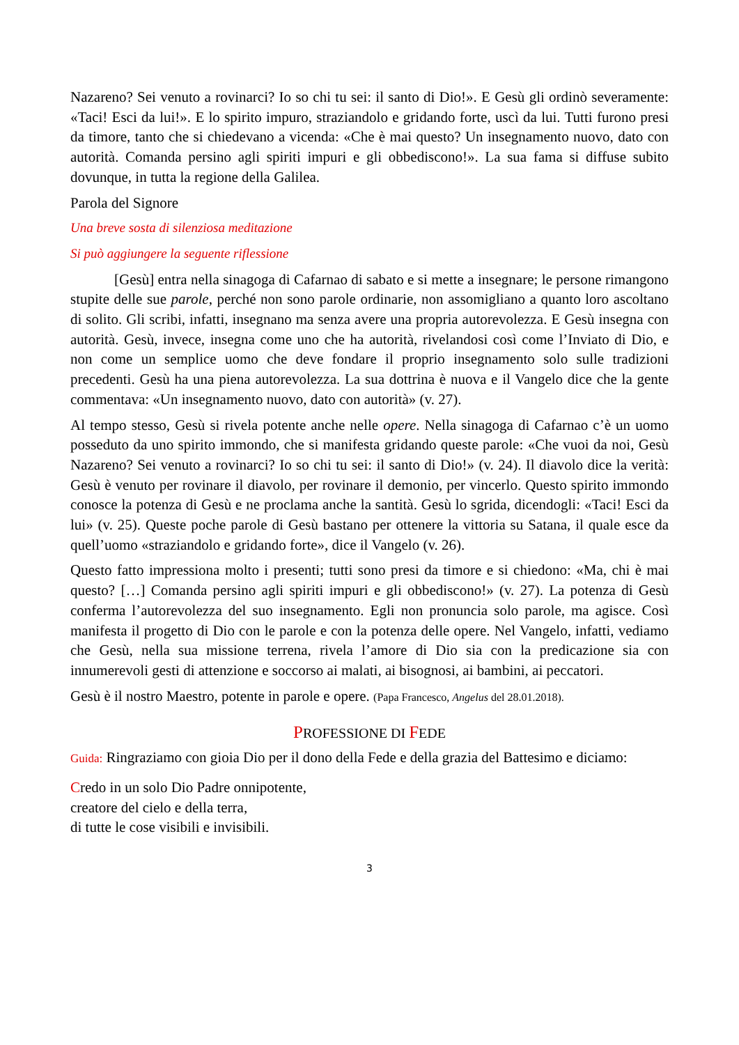Nazareno? Sei venuto a rovinarci? Io so chi tu sei: il santo di Dio!». E Gesù gli ordinò severamente: «Taci! Esci da lui!». E lo spirito impuro, straziandolo e gridando forte, uscì da lui. Tutti furono presi da timore, tanto che si chiedevano a vicenda: «Che è mai questo? Un insegnamento nuovo, dato con autorità. Comanda persino agli spiriti impuri e gli obbediscono!». La sua fama si diffuse subito dovunque, in tutta la regione della Galilea.
Parola del Signore
Una breve sosta di silenziosa meditazione
Si può aggiungere la seguente riflessione
[Gesù] entra nella sinagoga di Cafarnao di sabato e si mette a insegnare; le persone rimangono stupite delle sue parole, perché non sono parole ordinarie, non assomigliano a quanto loro ascoltano di solito. Gli scribi, infatti, insegnano ma senza avere una propria autorevolezza. E Gesù insegna con autorità. Gesù, invece, insegna come uno che ha autorità, rivelandosi così come l’Inviato di Dio, e non come un semplice uomo che deve fondare il proprio insegnamento solo sulle tradizioni precedenti. Gesù ha una piena autorevolezza. La sua dottrina è nuova e il Vangelo dice che la gente commentava: «Un insegnamento nuovo, dato con autorità» (v. 27).
Al tempo stesso, Gesù si rivela potente anche nelle opere. Nella sinagoga di Cafarnao c’è un uomo posseduto da uno spirito immondo, che si manifesta gridando queste parole: «Che vuoi da noi, Gesù Nazareno? Sei venuto a rovinarci? Io so chi tu sei: il santo di Dio!» (v. 24). Il diavolo dice la verità: Gesù è venuto per rovinare il diavolo, per rovinare il demonio, per vincerlo. Questo spirito immondo conosce la potenza di Gesù e ne proclama anche la santità. Gesù lo sgrida, dicendogli: «Taci! Esci da lui» (v. 25). Queste poche parole di Gesù bastano per ottenere la vittoria su Satana, il quale esce da quell’uomo «straziandolo e gridando forte», dice il Vangelo (v. 26).
Questo fatto impressiona molto i presenti; tutti sono presi da timore e si chiedono: «Ma, chi è mai questo? […] Comanda persino agli spiriti impuri e gli obbediscono!» (v. 27). La potenza di Gesù conferma l’autorevolezza del suo insegnamento. Egli non pronuncia solo parole, ma agisce. Così manifesta il progetto di Dio con le parole e con la potenza delle opere. Nel Vangelo, infatti, vediamo che Gesù, nella sua missione terrena, rivela l’amore di Dio sia con la predicazione sia con innumerevoli gesti di attenzione e soccorso ai malati, ai bisognosi, ai bambini, ai peccatori.
Gesù è il nostro Maestro, potente in parole e opere. (Papa Francesco, Angelus del 28.01.2018).
PROFESSIONE DI FEDE
Guida: Ringraziamo con gioia Dio per il dono della Fede e della grazia del Battesimo e diciamo:
Credo in un solo Dio Padre onnipotente,
creatore del cielo e della terra,
di tutte le cose visibili e invisibili.
3